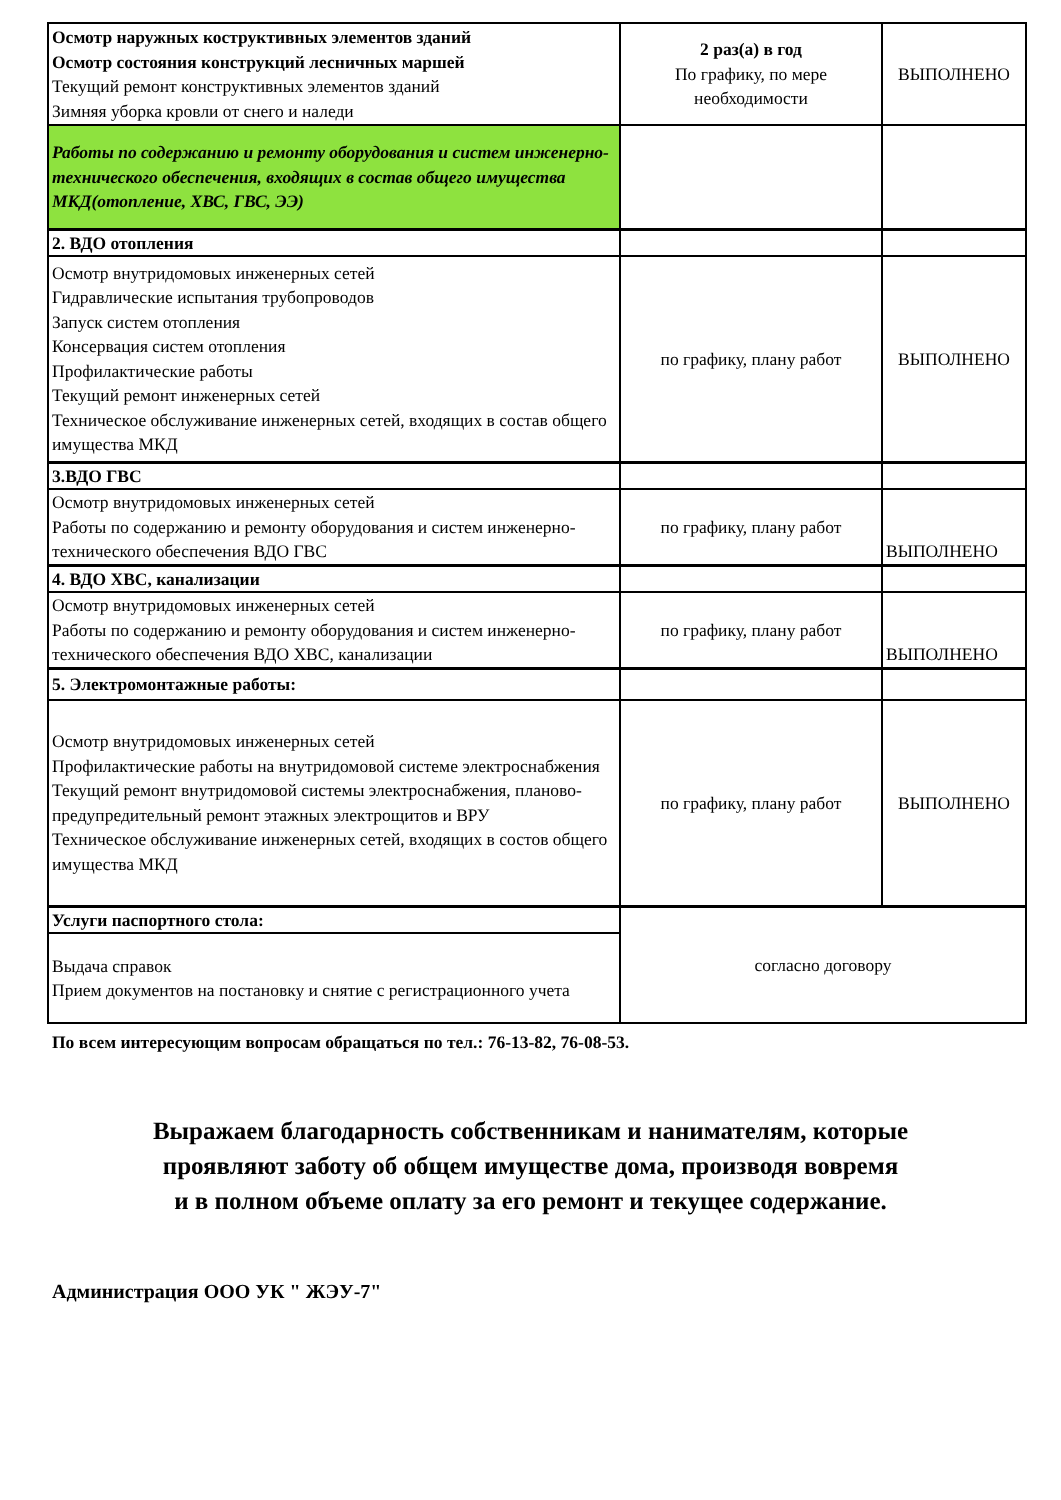| Осмотр наружных коструктивных элементов зданий Осмотр состояния конструкций лесничных маршей Текущий ремонт конструктивных элементов зданий Зимняя уборка кровли от снего и наледи | 2 раз(а) в год По графику, по мере необходимости | ВЫПОЛНЕНО |
| Работы по содержанию и ремонту оборудования и систем инженерно-технического обеспечения, входящих в состав общего имущества МКД(отопление, ХВС, ГВС, ЭЭ) | | |
| 2. ВДО отопления | | |
| Осмотр внутридомовых инженерных сетей Гидравлические испытания трубопроводов Запуск систем отопления Консервация систем отопления Профилактические работы Текущий ремонт инженерных сетей Техническое обслуживание инженерных сетей, входящих в состав общего имущества МКД | по графику, плану работ | ВЫПОЛНЕНО |
| 3.ВДО ГВС | | |
| Осмотр внутридомовых инженерных сетей Работы по содержанию и ремонту оборудования и систем инженерно-технического обеспечения ВДО ГВС | по графику, плану работ | ВЫПОЛНЕНО |
| 4. ВДО ХВС, канализации | | |
| Осмотр внутридомовых инженерных сетей Работы по содержанию и ремонту оборудования и систем инженерно-технического обеспечения ВДО ХВС, канализации | по графику, плану работ | ВЫПОЛНЕНО |
| 5. Электромонтажные работы: | | |
| Осмотр внутридомовых инженерных сетей Профилактические работы на внутридомовой системе электроснабжения Текущий ремонт внутридомовой системы электроснабжения, планово-предупредительный ремонт этажных электрощитов и ВРУ Техническое обслуживание инженерных сетей, входящих в состов общего имущества МКД | по графику, плану работ | ВЫПОЛНЕНО |
| Услуги паспортного стола: | согласно договору | |
| Выдача справок Прием документов на постановку и снятие с регистрационного учета | | |
По всем интересующим вопросам обращаться по тел.: 76-13-82, 76-08-53.
Выражаем благодарность собственникам и нанимателям, которые
проявляют заботу об общем имуществе дома, производя вовремя
и в полном объеме оплату за его ремонт и текущее содержание.
Администрация ООО УК " ЖЭУ-7"